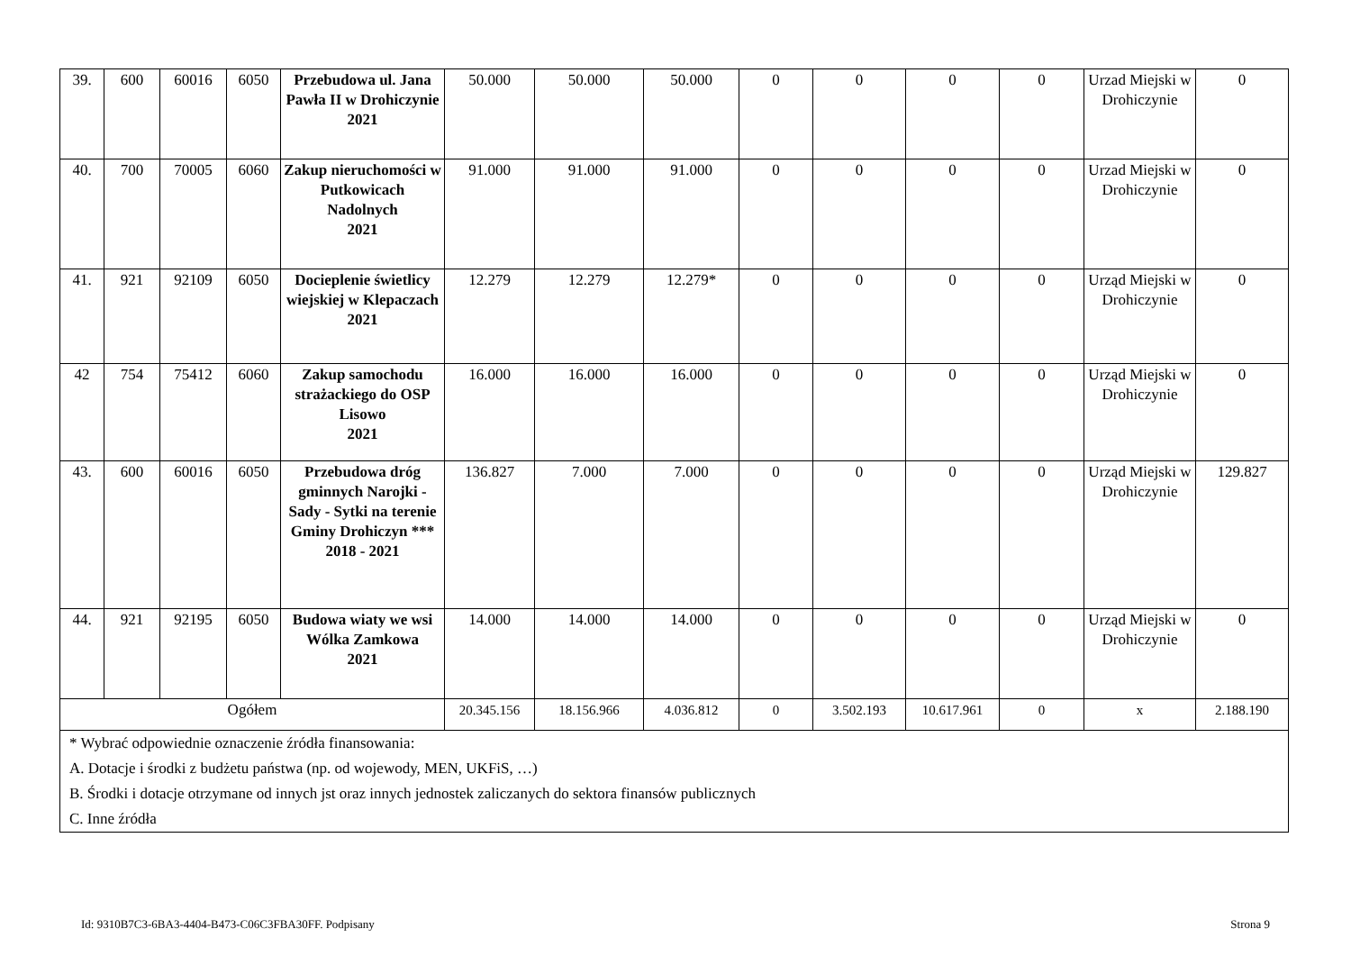| 39. | 600 | 60016 | 6050 | Przebudowa ul. Jana Pawła II w Drohiczynie 2021 | 50.000 | 50.000 | 50.000 | 0 | 0 | 0 | 0 | Urzad Miejski w Drohiczynie | 0 |
| 40. | 700 | 70005 | 6060 | Zakup nieruchomości w Putkowicach Nadolnych 2021 | 91.000 | 91.000 | 91.000 | 0 | 0 | 0 | 0 | Urzad Miejski w Drohiczynie | 0 |
| 41. | 921 | 92109 | 6050 | Docieplenie świetlicy wiejskiej w Klepaczach 2021 | 12.279 | 12.279 | 12.279* | 0 | 0 | 0 | 0 | Urząd Miejski w Drohiczynie | 0 |
| 42 | 754 | 75412 | 6060 | Zakup samochodu strażackiego do OSP Lisowo 2021 | 16.000 | 16.000 | 16.000 | 0 | 0 | 0 | 0 | Urząd Miejski w Drohiczynie | 0 |
| 43. | 600 | 60016 | 6050 | Przebudowa dróg gminnych Narojki - Sady - Sytki na terenie Gminy Drohiczyn *** 2018 - 2021 | 136.827 | 7.000 | 7.000 | 0 | 0 | 0 | 0 | Urząd Miejski w Drohiczynie | 129.827 |
| 44. | 921 | 92195 | 6050 | Budowa wiaty we wsi Wólka Zamkowa 2021 | 14.000 | 14.000 | 14.000 | 0 | 0 | 0 | 0 | Urząd Miejski w Drohiczynie | 0 |
| Ogółem | | | | | 20.345.156 | 18.156.966 | 4.036.812 | 0 | 3.502.193 | 10.617.961 | 0 | x | 2.188.190 |
| * Wybrać odpowiednie oznaczenie źródła finansowania: A. Dotacje i środki z budżetu państwa (np. od wojewody, MEN, UKFiS, …) B. Środki i dotacje otrzymane od innych jst oraz innych jednostek zaliczanych do sektora finansów publicznych C. Inne źródła | | | | | | | | | | | | | |
Id: 9310B7C3-6BA3-4404-B473-C06C3FBA30FF. Podpisany Strona 9